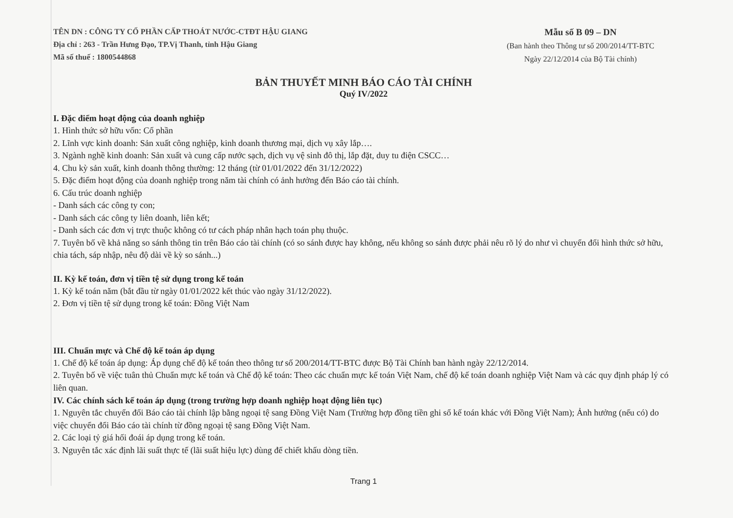TÊN DN : CÔNG TY CỔ PHẦN CẤP THOÁT NƯỚC-CTĐT HẬU GIANG
Địa chỉ : 263 - Trần Hưng Đạo, TP.Vị Thanh, tỉnh Hậu Giang
Mã số thuế : 1800544868
Mẫu số B 09 – DN
(Ban hành theo Thông tư số 200/2014/TT-BTC
Ngày 22/12/2014 của Bộ Tài chính)
BẢN THUYẾT MINH BÁO CÁO TÀI CHÍNH
Quý IV/2022
I. Đặc điểm hoạt động của doanh nghiệp
1. Hình thức sở hữu vốn: Cổ phần
2. Lĩnh vực kinh doanh: Sản xuất công nghiệp, kinh doanh thương mại, dịch vụ xây lắp….
3. Ngành nghề kinh doanh: Sản xuất và cung cấp nước sạch, dịch vụ vệ sinh đô thị, lắp đặt, duy tu điện CSCC…
4. Chu kỳ sản xuất, kinh doanh thông thường: 12 tháng (từ 01/01/2022 đến 31/12/2022)
5. Đặc điểm hoạt động của doanh nghiệp trong năm tài chính có ảnh hưởng đến Báo cáo tài chính.
6. Cấu trúc doanh nghiệp
- Danh sách các công ty con;
- Danh sách các công ty liên doanh, liên kết;
- Danh sách các đơn vị trực thuộc không có tư cách pháp nhân hạch toán phụ thuộc.
7. Tuyên bố về khả năng so sánh thông tin trên Báo cáo tài chính (có so sánh được hay không, nếu không so sánh được phải nêu rõ lý do như vì chuyển đổi hình thức sở hữu, chia tách, sáp nhập, nêu độ dài về kỳ so sánh...)
II. Kỳ kế toán, đơn vị tiền tệ sử dụng trong kế toán
1. Kỳ kế toán năm (bắt đầu từ ngày 01/01/2022 kết thúc vào ngày 31/12/2022).
2. Đơn vị tiền tệ sử dụng trong kế toán: Đồng Việt Nam
III. Chuẩn mực và Chế độ kế toán áp dụng
1. Chế độ kế toán áp dụng: Áp dụng chế độ kế toán theo thông tư số 200/2014/TT-BTC được Bộ Tài Chính ban hành ngày 22/12/2014.
2. Tuyên bố về việc tuân thủ Chuẩn mực kế toán và Chế độ kế toán: Theo các chuẩn mực kế toán Việt Nam, chế độ kế toán doanh nghiệp Việt Nam và các quy định pháp lý có liên quan.
IV. Các chính sách kế toán áp dụng (trong trường hợp doanh nghiệp hoạt động liên tục)
1. Nguyên tắc chuyển đổi Báo cáo tài chính lập bằng ngoại tệ sang Đồng Việt Nam (Trường hợp đồng tiền ghi sổ kế toán khác với Đồng Việt Nam); Ảnh hưởng (nếu có) do việc chuyển đổi Báo cáo tài chính từ đồng ngoại tệ sang Đồng Việt Nam.
2. Các loại tỷ giá hối đoái áp dụng trong kế toán.
3. Nguyên tắc xác định lãi suất thực tế (lãi suất hiệu lực) dùng để chiết khấu dòng tiền.
Trang 1